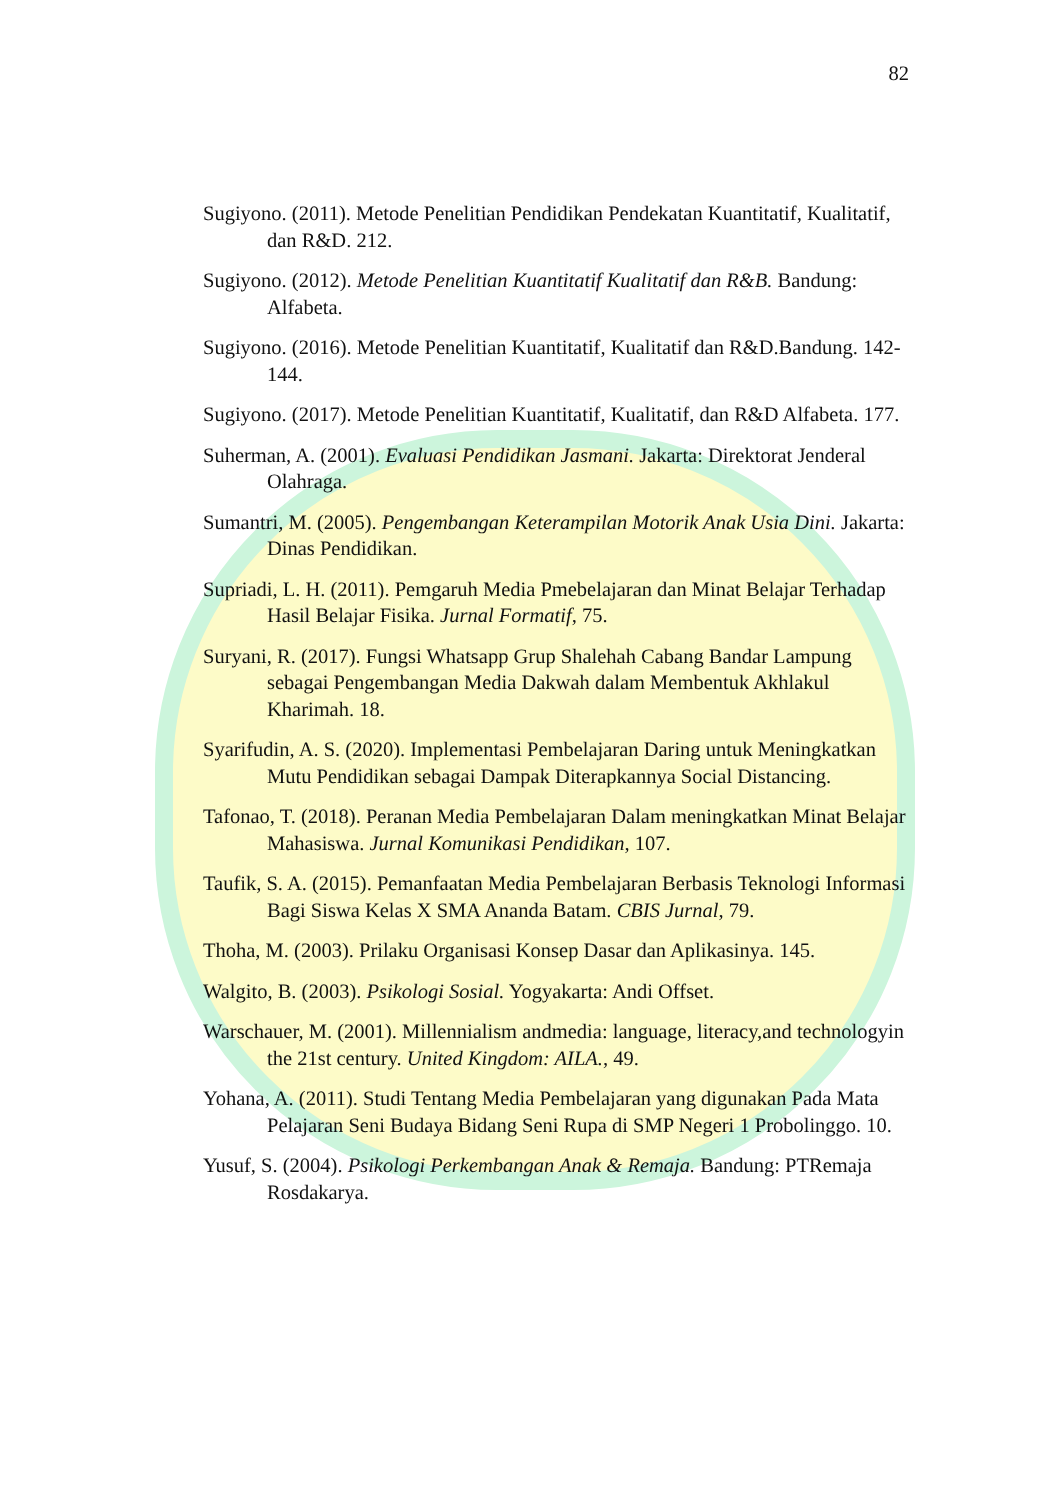82
Sugiyono. (2011). Metode Penelitian Pendidikan Pendekatan Kuantitatif, Kualitatif, dan R&D. 212.
Sugiyono. (2012). Metode Penelitian Kuantitatif Kualitatif dan R&B. Bandung: Alfabeta.
Sugiyono. (2016). Metode Penelitian Kuantitatif, Kualitatif dan R&D.Bandung. 142-144.
Sugiyono. (2017). Metode Penelitian Kuantitatif, Kualitatif, dan R&D Alfabeta. 177.
Suherman, A. (2001). Evaluasi Pendidikan Jasmani. Jakarta: Direktorat Jenderal Olahraga.
Sumantri, M. (2005). Pengembangan Keterampilan Motorik Anak Usia Dini. Jakarta: Dinas Pendidikan.
Supriadi, L. H. (2011). Pemgaruh Media Pmebelajaran dan Minat Belajar Terhadap Hasil Belajar Fisika. Jurnal Formatif, 75.
Suryani, R. (2017). Fungsi Whatsapp Grup Shalehah Cabang Bandar Lampung sebagai Pengembangan Media Dakwah dalam Membentuk Akhlakul Kharimah. 18.
Syarifudin, A. S. (2020). Implementasi Pembelajaran Daring untuk Meningkatkan Mutu Pendidikan sebagai Dampak Diterapkannya Social Distancing.
Tafonao, T. (2018). Peranan Media Pembelajaran Dalam meningkatkan Minat Belajar Mahasiswa. Jurnal Komunikasi Pendidikan, 107.
Taufik, S. A. (2015). Pemanfaatan Media Pembelajaran Berbasis Teknologi Informasi Bagi Siswa Kelas X SMA Ananda Batam. CBIS Jurnal, 79.
Thoha, M. (2003). Prilaku Organisasi Konsep Dasar dan Aplikasinya. 145.
Walgito, B. (2003). Psikologi Sosial. Yogyakarta: Andi Offset.
Warschauer, M. (2001). Millennialism andmedia: language, literacy,and technologyin the 21st century. United Kingdom: AILA., 49.
Yohana, A. (2011). Studi Tentang Media Pembelajaran yang digunakan Pada Mata Pelajaran Seni Budaya Bidang Seni Rupa di SMP Negeri 1 Probolinggo. 10.
Yusuf, S. (2004). Psikologi Perkembangan Anak & Remaja. Bandung: PTRemaja Rosdakarya.